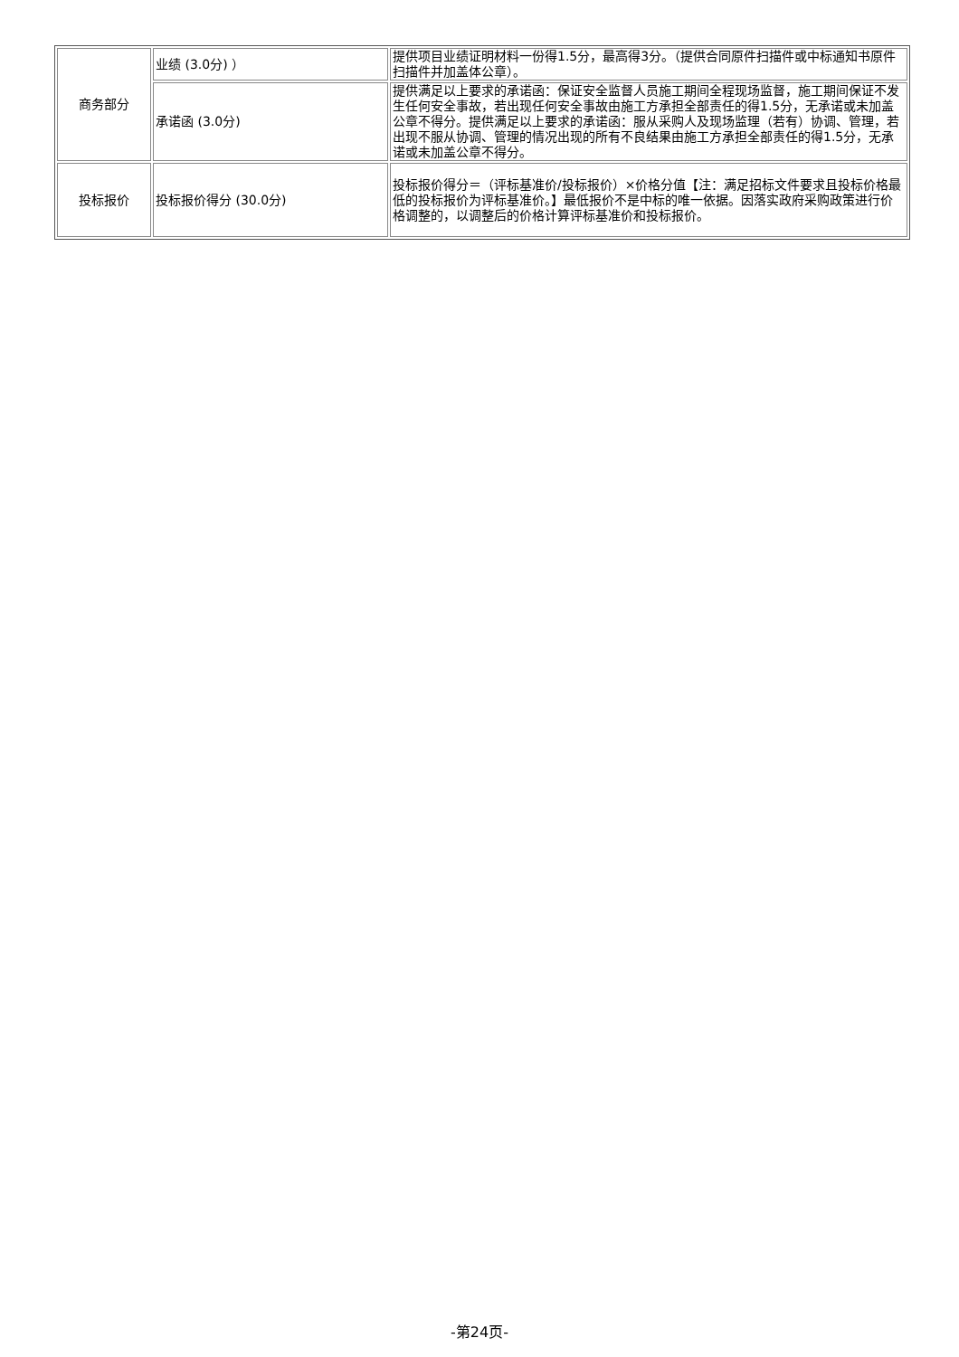| 商务部分 | 业绩 (3.0分) ） | 提供项目业绩证明材料一份得1.5分，最高得3分。（提供合同原件扫描件或中标通知书原件扫描件并加盖体公章）。 |
| | 承诺函 (3.0分) | 提供满足以上要求的承诺函：保证安全监督人员施工期间全程现场监督，施工期间保证不发生任何安全事故，若出现任何安全事故由施工方承担全部责任的得1.5分，无承诺或未加盖公章不得分。提供满足以上要求的承诺函：服从采购人及现场监理（若有）协调、管理，若出现不服从协调、管理的情况出现的所有不良结果由施工方承担全部责任的得1.5分，无承诺或未加盖公章不得分。 |
| 投标报价 | 投标报价得分 (30.0分) | 投标报价得分＝（评标基准价/投标报价）×价格分值【注：满足招标文件要求且投标价格最低的投标报价为评标基准价。】最低报价不是中标的唯一依据。因落实政府采购政策进行价格调整的，以调整后的价格计算评标基准价和投标报价。 |
-第24页-